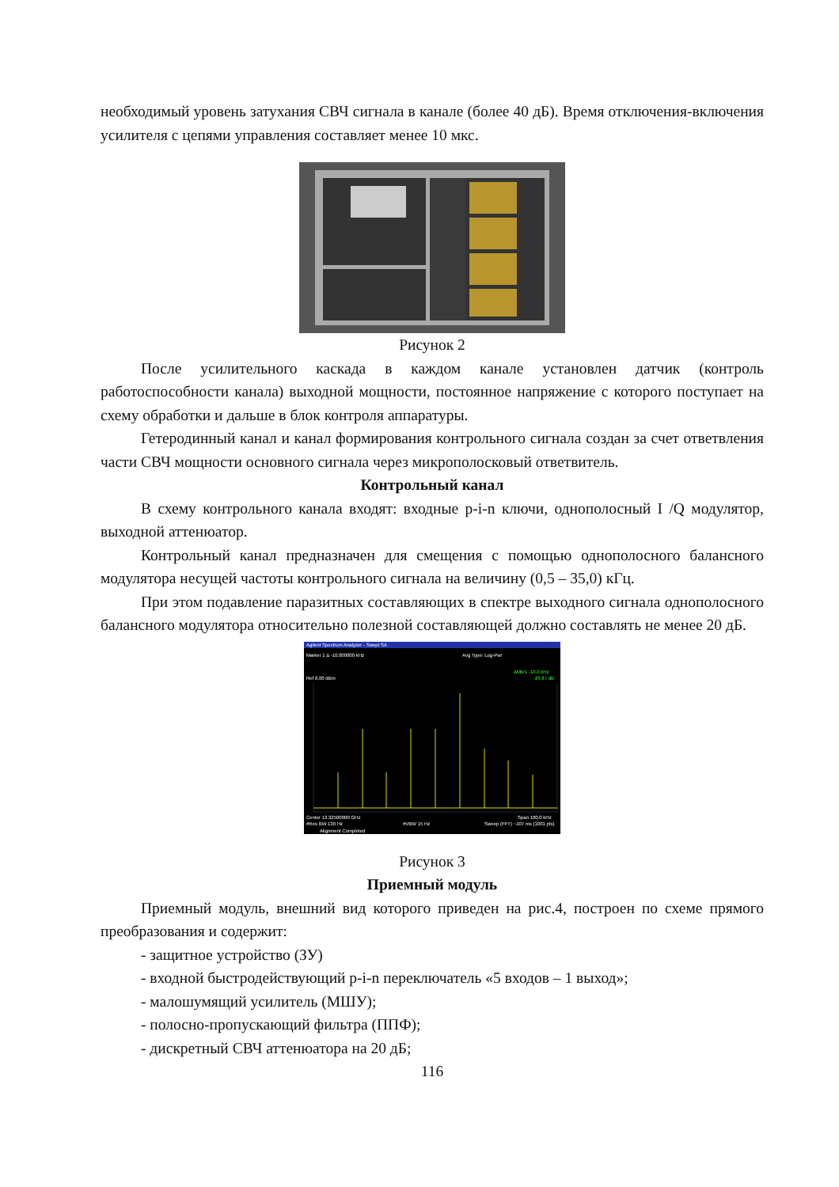необходимый уровень затухания СВЧ сигнала в канале (более 40 дБ). Время отключения-включения усилителя с цепями управления составляет менее 10 мкс.
Рисунок 2
После усилительного каскада в каждом канале установлен датчик (контроль работоспособности канала) выходной мощности, постоянное напряжение с которого поступает на схему обработки и дальше в блок контроля аппаратуры.
Гетеродинный канал и канал формирования контрольного сигнала создан за счет ответвления части СВЧ мощности основного сигнала через микрополосковый ответвитель.
Контрольный канал
В схему контрольного канала входят: входные p-i-n ключи, однополосный I /Q модулятор, выходной аттенюатор.
Контрольный канал предназначен для смещения с помощью однополосного балансного модулятора несущей частоты контрольного сигнала на величину (0,5 – 35,0) кГц.
При этом подавление паразитных составляющих в спектре выходного сигнала однополосного балансного модулятора относительно полезной составляющей должно составлять не менее 20 дБ.
Agilent Spectrum Analyzer - Swept SA
Marker 1 Δ -10.000000 kHz
Avg Type: Log-Pwr
ΔMkr1 -10.0 kHz
-29.87 dB
Ref 8.00 dBm
Center 13.32500000 GHz
Span 100.0 kHz
#Res BW 130 Hz
#VBW 15 Hz
Sweep (FFT) ~107 ms (1001 pts)
Alignment Completed
Рисунок 3
Приемный модуль
Приемный модуль, внешний вид которого приведен на рис.4, построен по схеме прямого преобразования и содержит:
- защитное устройство (ЗУ)
- входной быстродействующий p-i-n переключатель «5 входов – 1 выход»;
- малошумящий усилитель (МШУ);
- полосно-пропускающий фильтра (ППФ);
- дискретный СВЧ аттенюатора на 20 дБ;
116